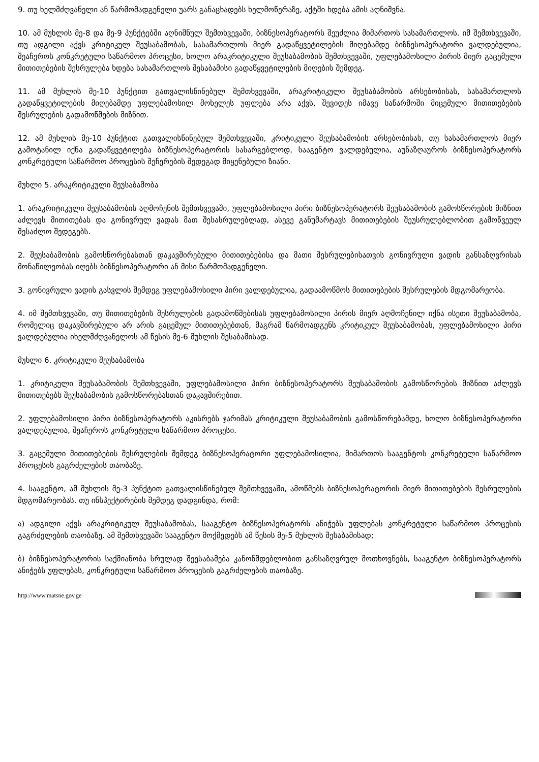9. თუ ხელმძღვანელი ან წარმომადგენელი უარს განაცხადებს ხელმოწერაზე, აქტში ხდება ამის აღნიშვნა.
10. ამ მუხლის მე-8 და მე-9 პუნქტებში აღნიშნულ შემთხვევაში, ბიზნესოპერატორს შეუძლია მიმართოს სასამართლოს. იმ შემთხვევაში, თუ ადგილი აქვს კრიტიკულ შეუსაბამობას, სასამართლოს მიერ გადაწყვეტილების მიღებამდე ბიზნესოპერატორი ვალდებულია, შეაჩეროს კონკრეტული საწარმოო პროცესი, ხოლო არაკრიტიკული შეუსაბამობის შემთხვევაში, უფლებამოსილი პირის მიერ გაცემული მითითებების შესრულება ხდება სასამართლოს შესაბამისი გადაწყვეტილების მიღების შემდეგ.
11. ამ მუხლის მე-10 პუნქტით გათვალისწინებულ შემთხვევაში, არაკრიტიკული შეუსაბამობის არსებობისას, სასამართლოს გადაწყვეტილების მიღებამდე უფლებამოსილ მოხელეს უფლება არა აქვს, შევიდეს იმავე საწარმოში მიცემული მითითებების შესრულების გადამოწმების მიზნით.
12. ამ მუხლის მე-10 პუნქტით გათვალისწინებულ შემთხვევაში, კრიტიკული შეუსაბამობის არსებობისას, თუ სასამართლოს მიერ გამოტანილ იქნა გადაწყვეტილება ბიზნესოპერატორის სასარგებლოდ, სააგენტო ვალდებულია, აუნაზღაუროს ბიზნესოპერატორს კონკრეტული საწარმოო პროცესის შეჩერების შედეგად მიყენებული ზიანი.
მუხლი 5. არაკრიტიკული შეუსაბამობა
1. არაკრიტიკული შეუსაბამობის აღმოჩენის შემთხვევაში, უფლებამოსილი პირი ბიზნესოპერატორს შეუსაბამობის გამოსწორების მიზნით აძლევს მითითებას და გონივრულ ვადას მათ შესასრულებლად, ასევე განუმარტავს მითითებების შეუსრულებლობით გამოწვეულ შესაძლო შედეგებს.
2. შეუსაბამობის გამოსწორებასთან დაკავშირებული მითითებებისა და მათი შესრულებისათვის გონივრული ვადის განსაზღვრისას მონაწილეობას იღებს ბიზნესოპერატორი ან მისი წარმომადგენელი.
3. გონივრული ვადის გასვლის შემდეგ უფლებამოსილი პირი ვალდებულია, გადაამოწმოს მითითებების შესრულების მდგომარეობა.
4. იმ შემთხვევაში, თუ მითითებების შესრულების გადამოწმებისას უფლებამოსილი პირის მიერ აღმოჩენილ იქნა ისეთი შეუსაბამობა, რომელიც დაკავშირებული არ არის გაცემულ მითითებებთან, მაგრამ წარმოადგენს კრიტიკულ შეუსაბამობას, უფლებამოსილი პირი ვალდებულია იხელმძღვანელოს ამ წესის მე-6 მუხლის შესაბამისად.
მუხლი 6. კრიტიკული შეუსაბამობა
1. კრიტიკული შეუსაბამობის შემთხვევაში, უფლებამოსილი პირი ბიზნესოპერატორს შეუსაბამობის გამოსწორების მიზნით აძლევს მითითებებს შეუსაბამობის გამოსწორებასთან დაკავშირებით.
2. უფლებამოსილი პირი ბიზნესოპერატორს აკისრებს ჯარიმას კრიტიკული შეუსაბამობის გამოსწორებამდე, ხოლო ბიზნესოპერატორი ვალდებულია, შეაჩეროს კონკრეტული საწარმოო პროცესი.
3. გაცემული მითითებების შესრულების შემდეგ ბიზნესოპერატორი უფლებამოსილია, მიმართოს სააგენტოს კონკრეტული საწარმოო პროცესის გაგრძელების თაობაზე.
4. სააგენტო, ამ მუხლის მე-3 პუნქტით გათვალისწინებულ შემთხვევაში, ამოწმებს ბიზნესოპერატორის მიერ მითითებების შესრულების მდგომარეობას. თუ ინსპექტირების შემდეგ დადგინდა, რომ:
ა) ადგილი აქვს არაკრიტიკულ შეუსაბამობას, სააგენტო ბიზნესოპერატორს ანიჭებს უფლებას კონკრეტული საწარმოო პროცესის გაგრძელების თაობაზე. ამ შემთხვევაში სააგენტო მოქმედებს ამ წესის მე-5 მუხლის შესაბამისად;
ბ) ბიზნესოპერატორის საქმიანობა სრულად შეესაბამება კანონმდებლობით განსაზღვრულ მოთხოვნებს, სააგენტო ბიზნესოპერატორს ანიჭებს უფლებას, კონკრეტული საწარმოო პროცესის გაგრძელების თაობაზე.
http://www.matsne.gov.ge